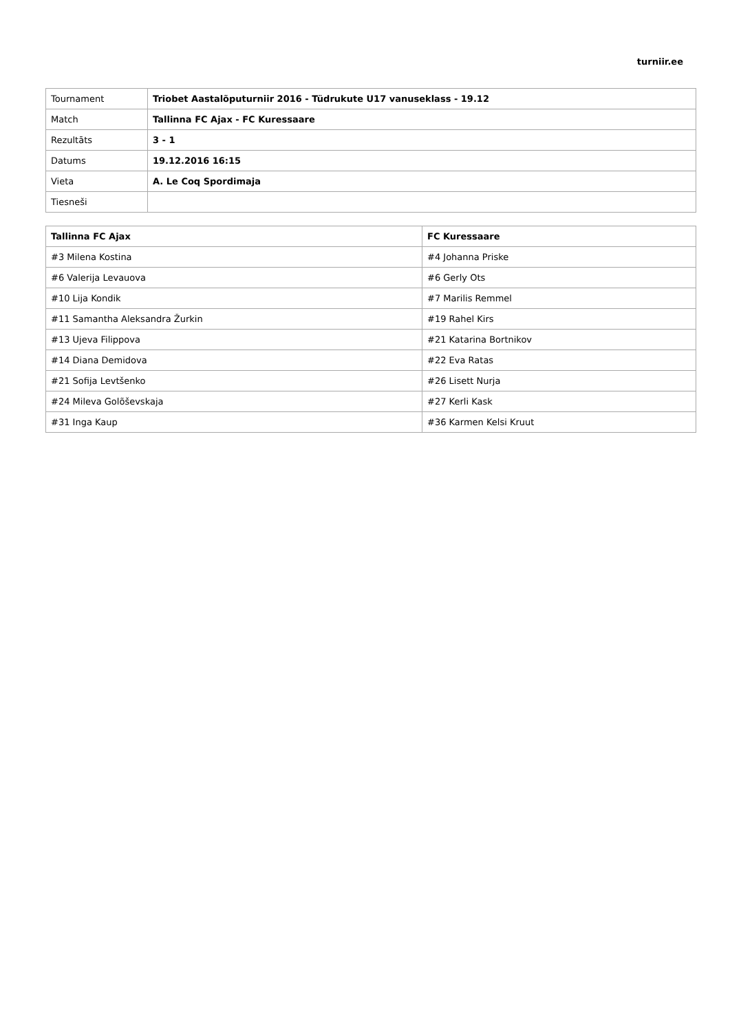turniir.ee
| Tournament | Triobet Aastalõputurniir 2016 - Tüdrukute U17 vanuseklass - 19.12 |
| Match | Tallinna FC Ajax - FC Kuressaare |
| Rezultāts | 3 - 1 |
| Datums | 19.12.2016 16:15 |
| Vieta | A. Le Coq Spordimaja |
| Tiesneši | |
| Tallinna FC Ajax | FC Kuressaare |
| --- | --- |
| #3 Milena Kostina | #4 Johanna Priske |
| #6 Valerija Levauova | #6 Gerly Ots |
| #10 Lija Kondik | #7 Marilis Remmel |
| #11 Samantha Aleksandra Žurkin | #19 Rahel Kirs |
| #13 Ujeva Filippova | #21 Katarina Bortnikov |
| #14 Diana Demidova | #22 Eva Ratas |
| #21 Sofija Levtšenko | #26 Lisett Nurja |
| #24 Mileva Golõševskaja | #27 Kerli Kask |
| #31 Inga Kaup | #36 Karmen Kelsi Kruut |